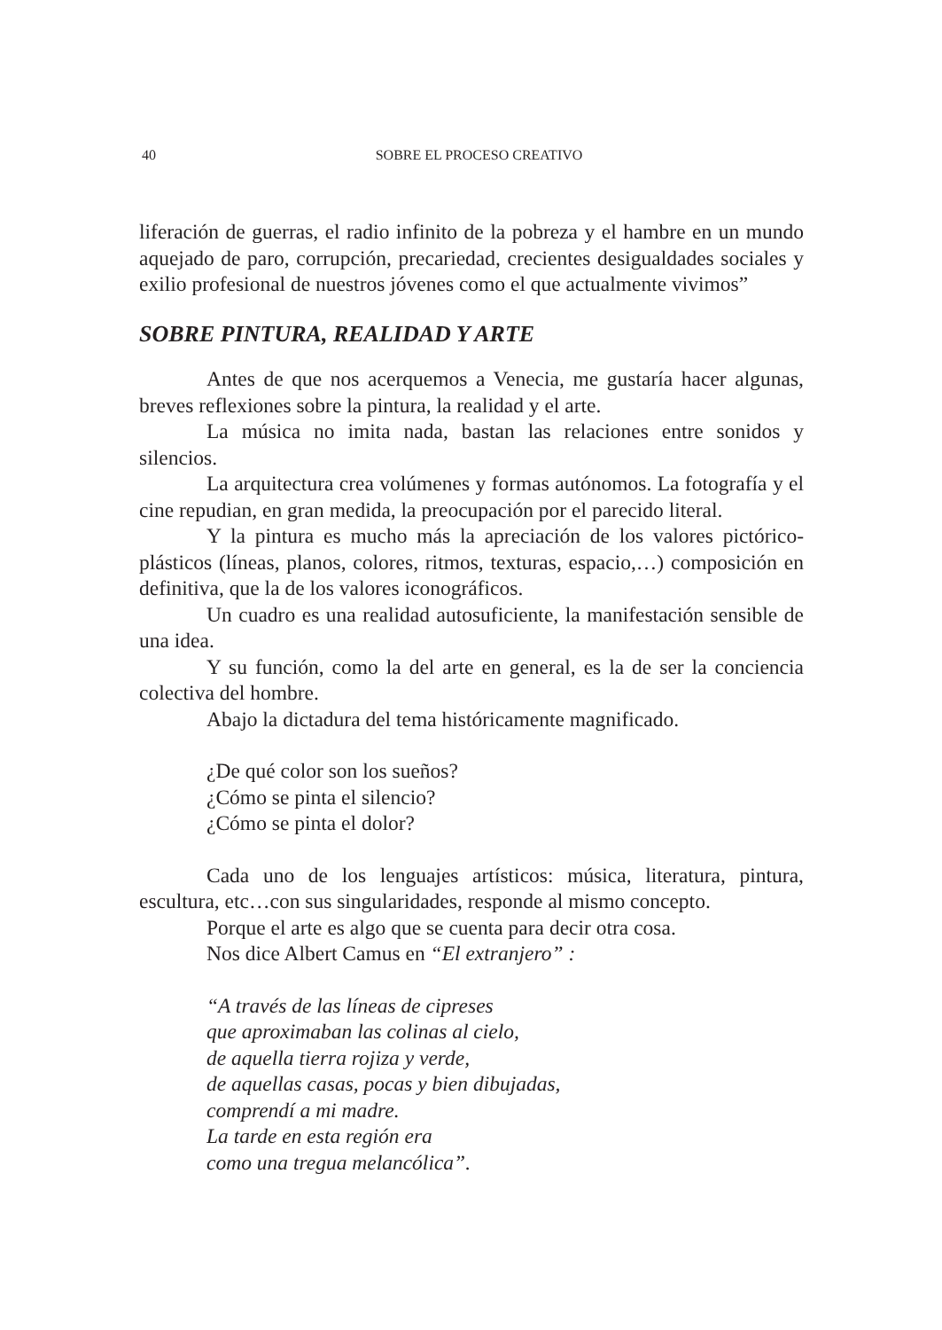40
SOBRE EL PROCESO CREATIVO
liferación de guerras, el radio infinito de la pobreza y el hambre en un mundo aquejado de paro, corrupción, precariedad, crecientes desigualdades sociales y exilio profesional de nuestros jóvenes como el que actualmente vivimos”
SOBRE PINTURA, REALIDAD Y ARTE
Antes de que nos acerquemos a Venecia, me gustaría hacer algunas, breves reflexiones sobre la pintura, la realidad y el arte.
La música no imita nada, bastan las relaciones entre sonidos y silencios.
La arquitectura crea volúmenes y formas autónomos. La fotografía y el cine repudian, en gran medida, la preocupación por el parecido literal.
Y la pintura es mucho más la apreciación de los valores pictórico-plásticos (líneas, planos, colores, ritmos, texturas, espacio,…) composición en definitiva, que la de los valores iconográficos.
Un cuadro es una realidad autosuficiente, la manifestación sensible de una idea.
Y su función, como la del arte en general, es la de ser la conciencia colectiva del hombre.
Abajo la dictadura del tema históricamente magnificado.
¿De qué color son los sueños?
¿Cómo se pinta el silencio?
¿Cómo se pinta el dolor?
Cada uno de los lenguajes artísticos: música, literatura, pintura, escultura, etc…con sus singularidades, responde al mismo concepto.
Porque el arte es algo que se cuenta para decir otra cosa.
Nos dice Albert Camus en “El extranjero” :
“A través de las líneas de cipreses
que aproximaban las colinas al cielo,
de aquella tierra rojiza y verde,
de aquellas casas, pocas y bien dibujadas,
comprendí a mi madre.
La tarde en esta región era
como una tregua melancólica”.